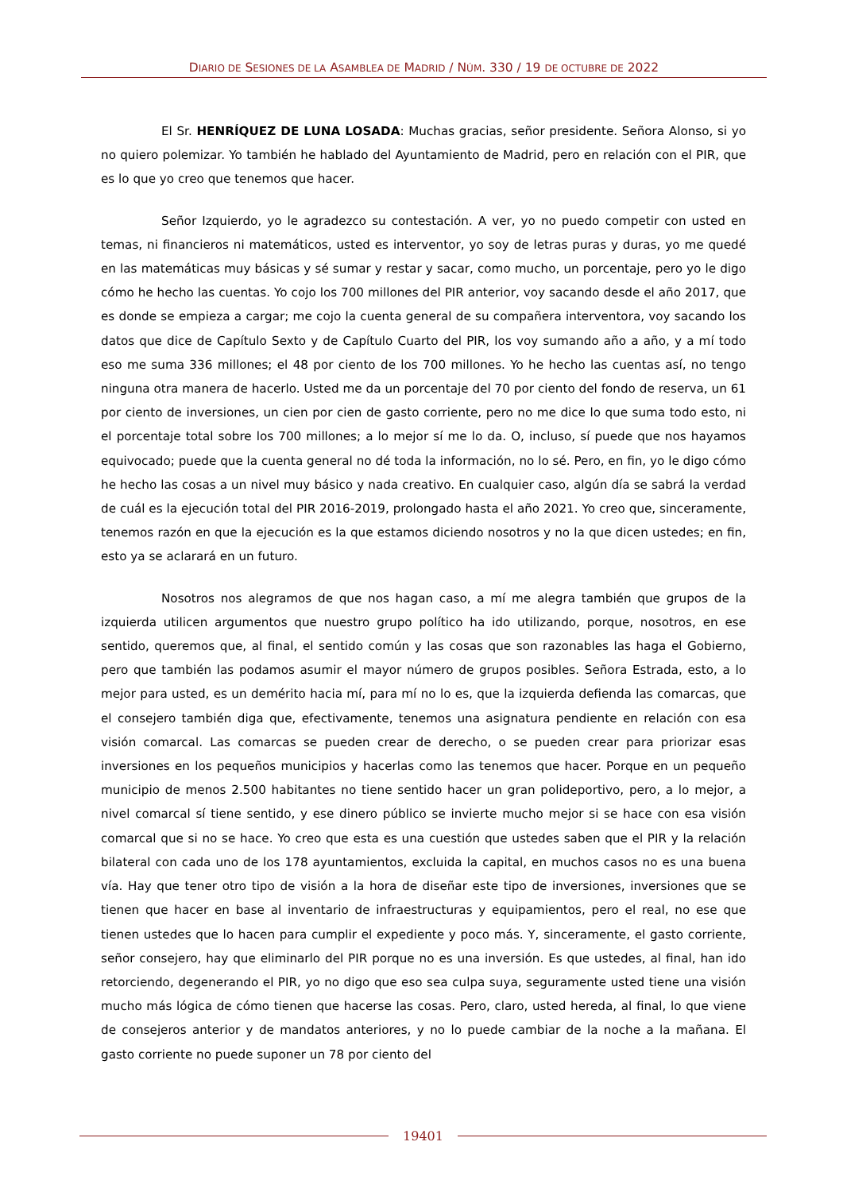DIARIO DE SESIONES DE LA ASAMBLEA DE MADRID / NÚM. 330 / 19 DE OCTUBRE DE 2022
El Sr. HENRÍQUEZ DE LUNA LOSADA: Muchas gracias, señor presidente. Señora Alonso, si yo no quiero polemizar. Yo también he hablado del Ayuntamiento de Madrid, pero en relación con el PIR, que es lo que yo creo que tenemos que hacer.
Señor Izquierdo, yo le agradezco su contestación. A ver, yo no puedo competir con usted en temas, ni financieros ni matemáticos, usted es interventor, yo soy de letras puras y duras, yo me quedé en las matemáticas muy básicas y sé sumar y restar y sacar, como mucho, un porcentaje, pero yo le digo cómo he hecho las cuentas. Yo cojo los 700 millones del PIR anterior, voy sacando desde el año 2017, que es donde se empieza a cargar; me cojo la cuenta general de su compañera interventora, voy sacando los datos que dice de Capítulo Sexto y de Capítulo Cuarto del PIR, los voy sumando año a año, y a mí todo eso me suma 336 millones; el 48 por ciento de los 700 millones. Yo he hecho las cuentas así, no tengo ninguna otra manera de hacerlo. Usted me da un porcentaje del 70 por ciento del fondo de reserva, un 61 por ciento de inversiones, un cien por cien de gasto corriente, pero no me dice lo que suma todo esto, ni el porcentaje total sobre los 700 millones; a lo mejor sí me lo da. O, incluso, sí puede que nos hayamos equivocado; puede que la cuenta general no dé toda la información, no lo sé. Pero, en fin, yo le digo cómo he hecho las cosas a un nivel muy básico y nada creativo. En cualquier caso, algún día se sabrá la verdad de cuál es la ejecución total del PIR 2016-2019, prolongado hasta el año 2021. Yo creo que, sinceramente, tenemos razón en que la ejecución es la que estamos diciendo nosotros y no la que dicen ustedes; en fin, esto ya se aclarará en un futuro.
Nosotros nos alegramos de que nos hagan caso, a mí me alegra también que grupos de la izquierda utilicen argumentos que nuestro grupo político ha ido utilizando, porque, nosotros, en ese sentido, queremos que, al final, el sentido común y las cosas que son razonables las haga el Gobierno, pero que también las podamos asumir el mayor número de grupos posibles. Señora Estrada, esto, a lo mejor para usted, es un demérito hacia mí, para mí no lo es, que la izquierda defienda las comarcas, que el consejero también diga que, efectivamente, tenemos una asignatura pendiente en relación con esa visión comarcal. Las comarcas se pueden crear de derecho, o se pueden crear para priorizar esas inversiones en los pequeños municipios y hacerlas como las tenemos que hacer. Porque en un pequeño municipio de menos 2.500 habitantes no tiene sentido hacer un gran polideportivo, pero, a lo mejor, a nivel comarcal sí tiene sentido, y ese dinero público se invierte mucho mejor si se hace con esa visión comarcal que si no se hace. Yo creo que esta es una cuestión que ustedes saben que el PIR y la relación bilateral con cada uno de los 178 ayuntamientos, excluida la capital, en muchos casos no es una buena vía. Hay que tener otro tipo de visión a la hora de diseñar este tipo de inversiones, inversiones que se tienen que hacer en base al inventario de infraestructuras y equipamientos, pero el real, no ese que tienen ustedes que lo hacen para cumplir el expediente y poco más. Y, sinceramente, el gasto corriente, señor consejero, hay que eliminarlo del PIR porque no es una inversión. Es que ustedes, al final, han ido retorciendo, degenerando el PIR, yo no digo que eso sea culpa suya, seguramente usted tiene una visión mucho más lógica de cómo tienen que hacerse las cosas. Pero, claro, usted hereda, al final, lo que viene de consejeros anterior y de mandatos anteriores, y no lo puede cambiar de la noche a la mañana. El gasto corriente no puede suponer un 78 por ciento del
19401